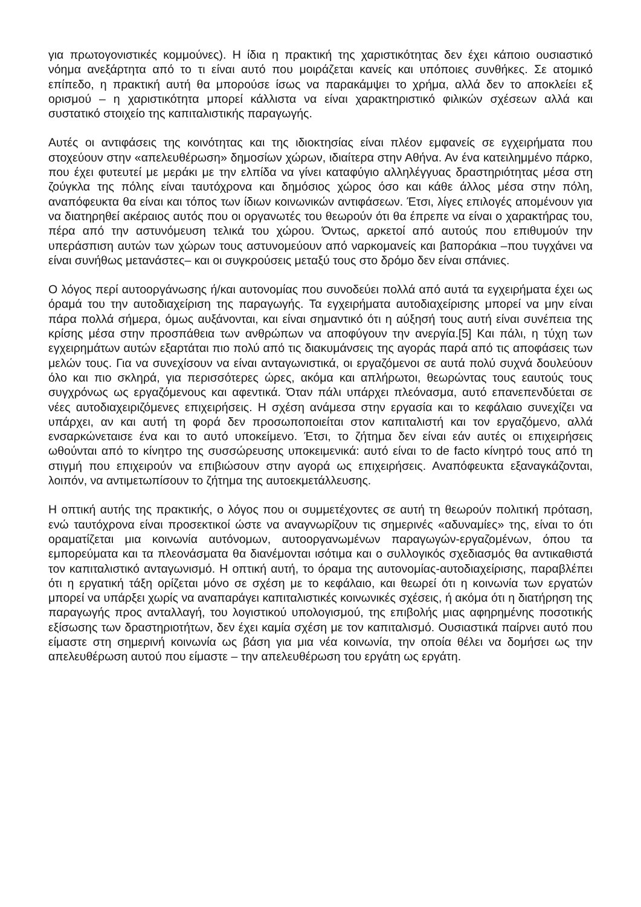για πρωτογονιστικές κομμούνες). Η ίδια η πρακτική της χαριστικότητας δεν έχει κάποιο ουσιαστικό νόημα ανεξάρτητα από το τι είναι αυτό που μοιράζεται κανείς και υπόποιες συνθήκες. Σε ατομικό επίπεδο, η πρακτική αυτή θα μπορούσε ίσως να παρακάμψει το χρήμα, αλλά δεν το αποκλείει εξ ορισμού – η χαριστικότητα μπορεί κάλλιστα να είναι χαρακτηριστικό φιλικών σχέσεων αλλά και συστατικό στοιχείο της καπιταλιστικής παραγωγής.
Αυτές οι αντιφάσεις της κοινότητας και της ιδιοκτησίας είναι πλέον εμφανείς σε εγχειρήματα που στοχεύουν στην «απελευθέρωση» δημοσίων χώρων, ιδιαίτερα στην Αθήνα. Αν ένα κατειλημμένο πάρκο, που έχει φυτευτεί με μεράκι με την ελπίδα να γίνει καταφύγιο αλληλέγγυας δραστηριότητας μέσα στη ζούγκλα της πόλης είναι ταυτόχρονα και δημόσιος χώρος όσο και κάθε άλλος μέσα στην πόλη, αναπόφευκτα θα είναι και τόπος των ίδιων κοινωνικών αντιφάσεων. Έτσι, λίγες επιλογές απομένουν για να διατηρηθεί ακέραιος αυτός που οι οργανωτές του θεωρούν ότι θα έπρεπε να είναι ο χαρακτήρας του, πέρα από την αστυνόμευση τελικά του χώρου. Όντως, αρκετοί από αυτούς που επιθυμούν την υπεράσπιση αυτών των χώρων τους αστυνομεύουν από ναρκομανείς και βαποράκια –που τυγχάνει να είναι συνήθως μετανάστες– και οι συγκρούσεις μεταξύ τους στο δρόμο δεν είναι σπάνιες.
Ο λόγος περί αυτοοργάνωσης ή/και αυτονομίας που συνοδεύει πολλά από αυτά τα εγχειρήματα έχει ως όραμά του την αυτοδιαχείριση της παραγωγής. Τα εγχειρήματα αυτοδιαχείρισης μπορεί να μην είναι πάρα πολλά σήμερα, όμως αυξάνονται, και είναι σημαντικό ότι η αύξησή τους αυτή είναι συνέπεια της κρίσης μέσα στην προσπάθεια των ανθρώπων να αποφύγουν την ανεργία.[5] Και πάλι, η τύχη των εγχειρημάτων αυτών εξαρτάται πιο πολύ από τις διακυμάνσεις της αγοράς παρά από τις αποφάσεις των μελών τους. Για να συνεχίσουν να είναι ανταγωνιστικά, οι εργαζόμενοι σε αυτά πολύ συχνά δουλεύουν όλο και πιο σκληρά, για περισσότερες ώρες, ακόμα και απλήρωτοι, θεωρώντας τους εαυτούς τους συγχρόνως ως εργαζόμενους και αφεντικά. Όταν πάλι υπάρχει πλεόνασμα, αυτό επανεπενδύεται σε νέες αυτοδιαχειριζόμενες επιχειρήσεις. Η σχέση ανάμεσα στην εργασία και το κεφάλαιο συνεχίζει να υπάρχει, αν και αυτή τη φορά δεν προσωποποιείται στον καπιταλιστή και τον εργαζόμενο, αλλά ενσαρκώνεταισε ένα και το αυτό υποκείμενο. Έτσι, το ζήτημα δεν είναι εάν αυτές οι επιχειρήσεις ωθούνται από το κίνητρο της συσσώρευσης υποκειμενικά: αυτό είναι το de facto κίνητρό τους από τη στιγμή που επιχειρούν να επιβιώσουν στην αγορά ως επιχειρήσεις. Αναπόφευκτα εξαναγκάζονται, λοιπόν, να αντιμετωπίσουν το ζήτημα της αυτοεκμετάλλευσης.
Η οπτική αυτής της πρακτικής, ο λόγος που οι συμμετέχοντες σε αυτή τη θεωρούν πολιτική πρόταση, ενώ ταυτόχρονα είναι προσεκτικοί ώστε να αναγνωρίζουν τις σημερινές «αδυναμίες» της, είναι το ότι οραματίζεται μια κοινωνία αυτόνομων, αυτοοργανωμένων παραγωγών-εργαζομένων, όπου τα εμπορεύματα και τα πλεονάσματα θα διανέμονται ισότιμα και ο συλλογικός σχεδιασμός θα αντικαθιστά τον καπιταλιστικό ανταγωνισμό. Η οπτική αυτή, το όραμα της αυτονομίας-αυτοδιαχείρισης, παραβλέπει ότι η εργατική τάξη ορίζεται μόνο σε σχέση με το κεφάλαιο, και θεωρεί ότι η κοινωνία των εργατών μπορεί να υπάρξει χωρίς να αναπαράγει καπιταλιστικές κοινωνικές σχέσεις, ή ακόμα ότι η διατήρηση της παραγωγής προς ανταλλαγή, του λογιστικού υπολογισμού, της επιβολής μιας αφηρημένης ποσοτικής εξίσωσης των δραστηριοτήτων, δεν έχει καμία σχέση με τον καπιταλισμό. Ουσιαστικά παίρνει αυτό που είμαστε στη σημερινή κοινωνία ως βάση για μια νέα κοινωνία, την οποία θέλει να δομήσει ως την απελευθέρωση αυτού που είμαστε – την απελευθέρωση του εργάτη ως εργάτη.